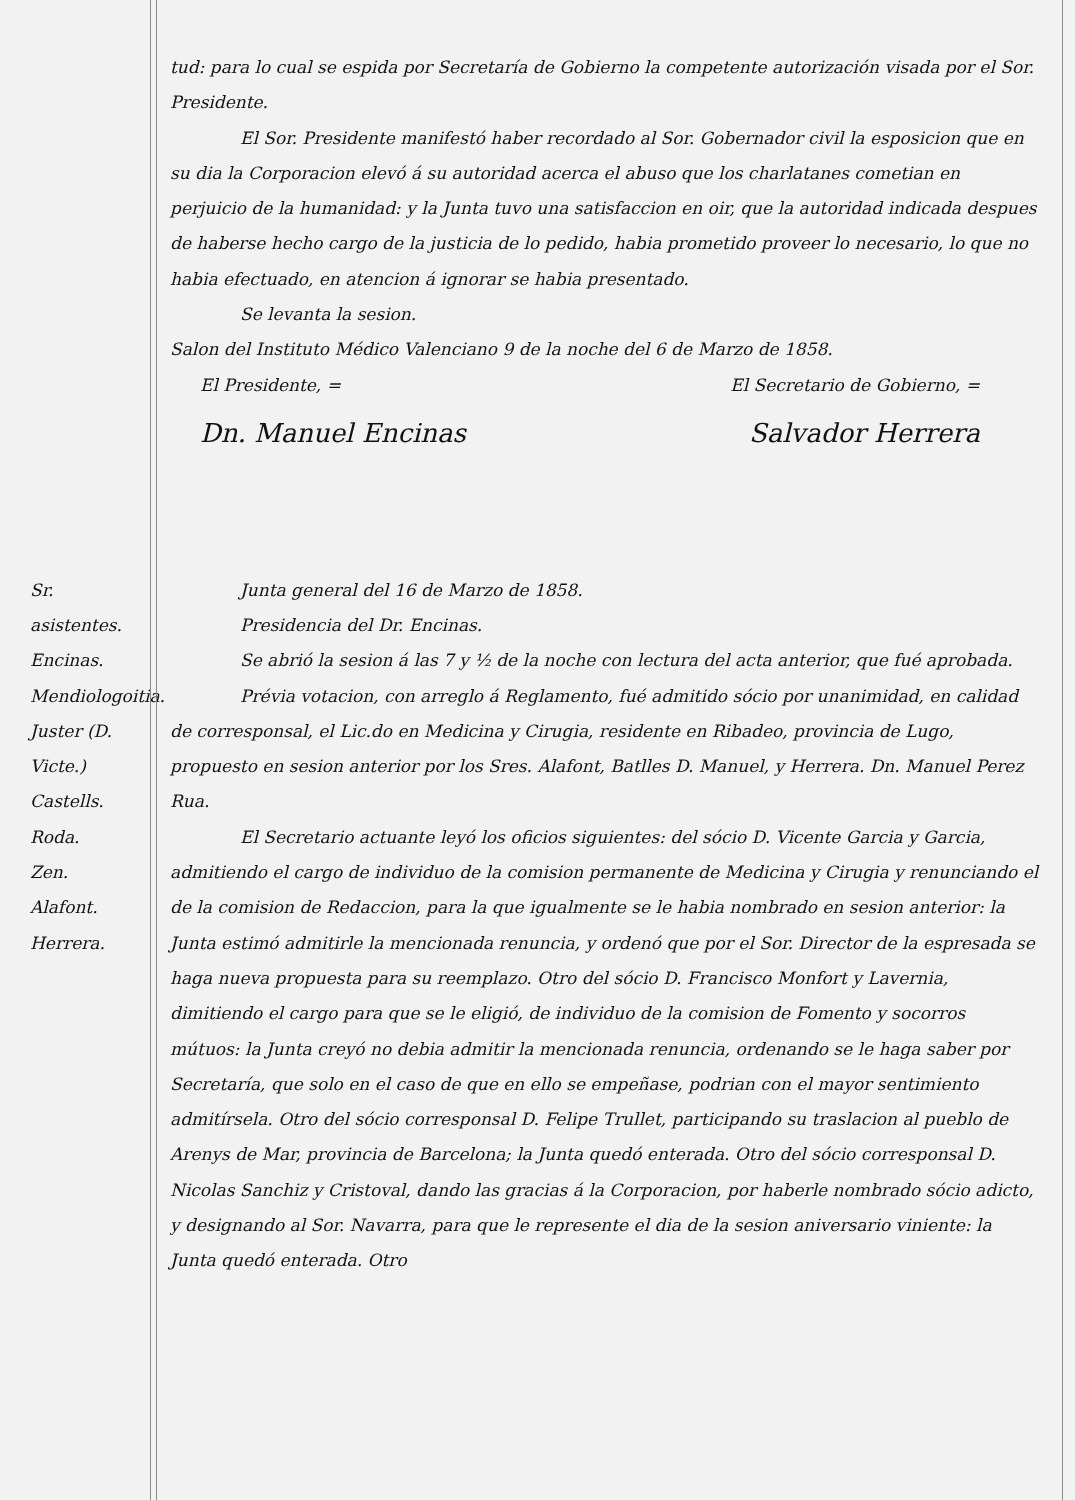tud: para lo cual se espida por Secretaría de Gobierno la competente autorización visada por el Sor. Presidente.
El Sor. Presidente manifestó haber recordado al Sor. Gobernador civil la esposicion que en su dia la Corporacion elevó á su autoridad acerca el abuso que los charlatanes cometian en perjuicio de la humanidad: y la Junta tuvo una satisfaccion en oir, que la autoridad indicada despues de haberse hecho cargo de la justicia de lo pedido, habia prometido proveer lo necesario, lo que no habia efectuado, en atencion á ignorar se habia presentado.
Se levanta la sesion.
Salon del Instituto Médico Valenciano 9 de la noche del 6 de Marzo de 1858.
El Presidente, = El Secretario de Gobierno, =
Dn. Manuel Encinas Salvador Herrera
Sr. asistentes.
Encinas.
Mendiologoitia.
Juster (D. Victe.)
Castells.
Roda.
Zen.
Alafont.
Herrera.
Junta general del 16 de Marzo de 1858.
Presidencia del Dr. Encinas.
Se abrió la sesion á las 7 y ½ de la noche con lectura del acta anterior, que fué aprobada.
Prévia votacion, con arreglo á Reglamento, fué admitido sócio por unanimidad, en calidad de corresponsal, el Lic.do en Medicina y Cirugia, residente en Ribadeo, provincia de Lugo, propuesto en sesion anterior por los Sres. Alafont, Batlles D. Manuel, y Herrera. Dn. Manuel Perez Rua.
El Secretario actuante leyó los oficios siguientes: del sócio D. Vicente Garcia y Garcia, admitiendo el cargo de individuo de la comision permanente de Medicina y Cirugia y renunciando el de la comision de Redaccion, para la que igualmente se le habia nombrado en sesion anterior: la Junta estimó admitirle la mencionada renuncia, y ordenó que por el Sor. Director de la espresada se haga nueva propuesta para su reemplazo. Otro del sócio D. Francisco Monfort y Lavernia, dimitiendo el cargo para que se le eligió, de individuo de la comision de Fomento y socorros mútuos: la Junta creyó no debia admitir la mencionada renuncia, ordenando se le haga saber por Secretaría, que solo en el caso de que en ello se empeñase, podrian con el mayor sentimiento admitírsela. Otro del sócio corresponsal D. Felipe Trullet, participando su traslacion al pueblo de Arenys de Mar, provincia de Barcelona; la Junta quedó enterada. Otro del sócio corresponsal D. Nicolas Sanchiz y Cristoval, dando las gracias á la Corporacion, por haberle nombrado sócio adicto, y designando al Sor. Navarra, para que le represente el dia de la sesion aniversario viniente: la Junta quedó enterada. Otro